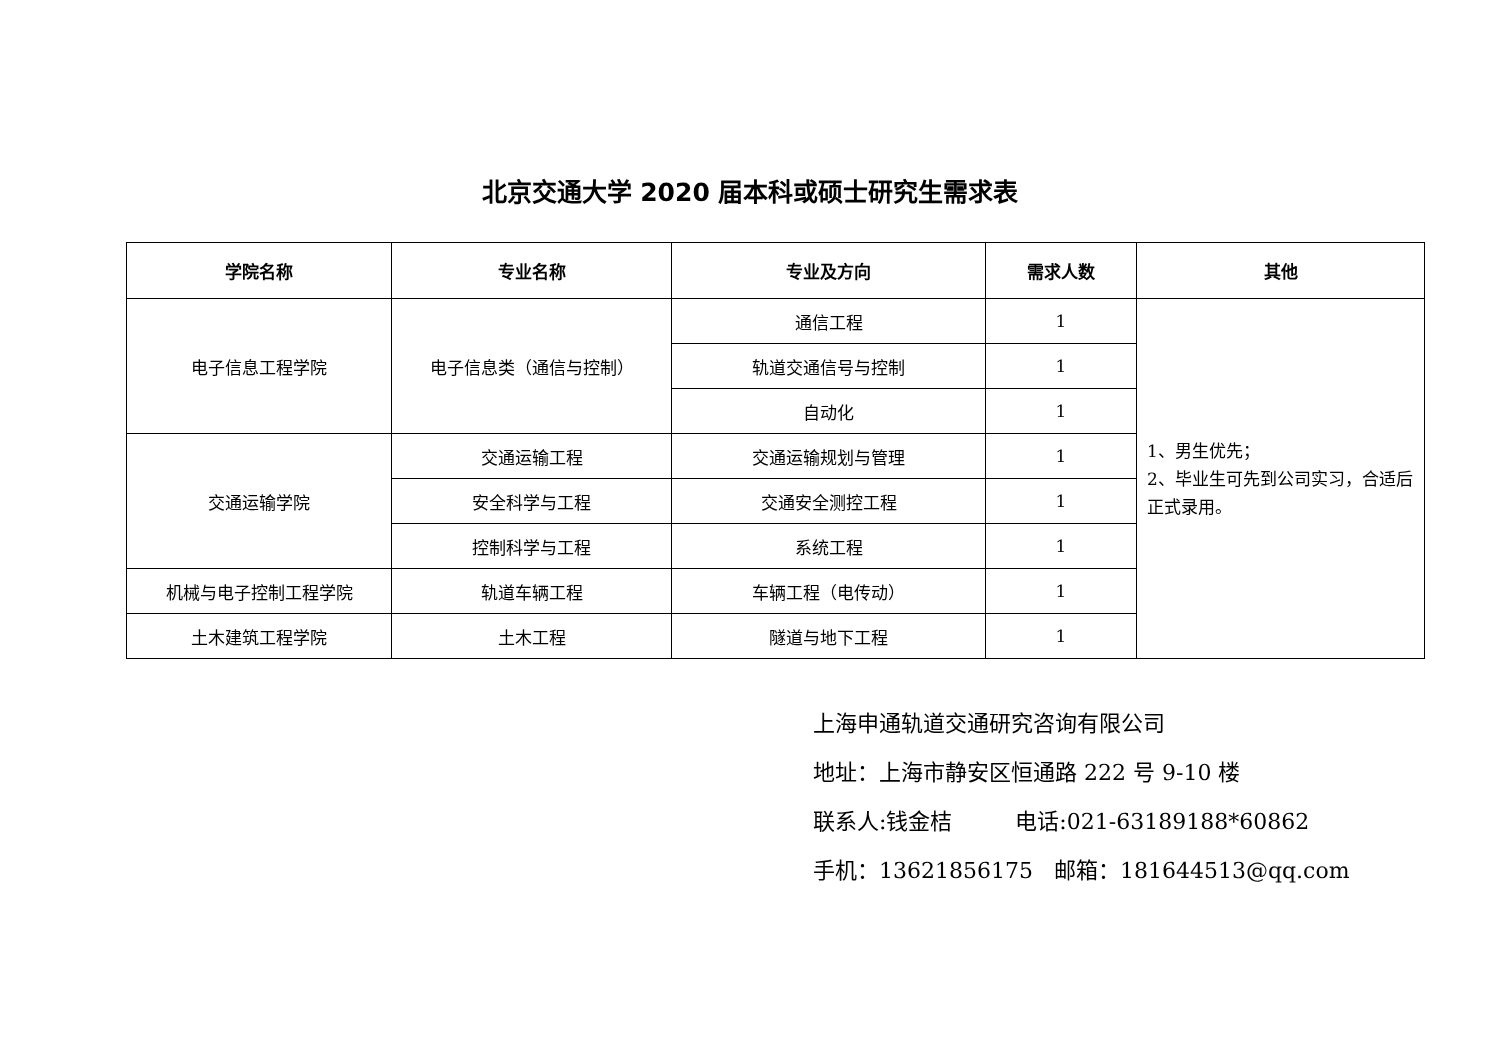北京交通大学 2020 届本科或硕士研究生需求表
| 学院名称 | 专业名称 | 专业及方向 | 需求人数 | 其他 |
| --- | --- | --- | --- | --- |
| 电子信息工程学院 | 电子信息类（通信与控制） | 通信工程 | 1 | 1、男生优先； 2、毕业生可先到公司实习，合适后正式录用。 |
| | | 轨道交通信号与控制 | 1 | |
| | | 自动化 | 1 | |
| 交通运输学院 | 交通运输工程 | 交通运输规划与管理 | 1 | |
| | 安全科学与工程 | 交通安全测控工程 | 1 | |
| | 控制科学与工程 | 系统工程 | 1 | |
| 机械与电子控制工程学院 | 轨道车辆工程 | 车辆工程（电传动） | 1 | |
| 土木建筑工程学院 | 土木工程 | 隧道与地下工程 | 1 | |
上海申通轨道交通研究咨询有限公司
地址：上海市静安区恒通路 222 号 9-10 楼
联系人:钱金桔 电话:021-63189188*60862
手机：13621856175 邮箱：181644513@qq.com